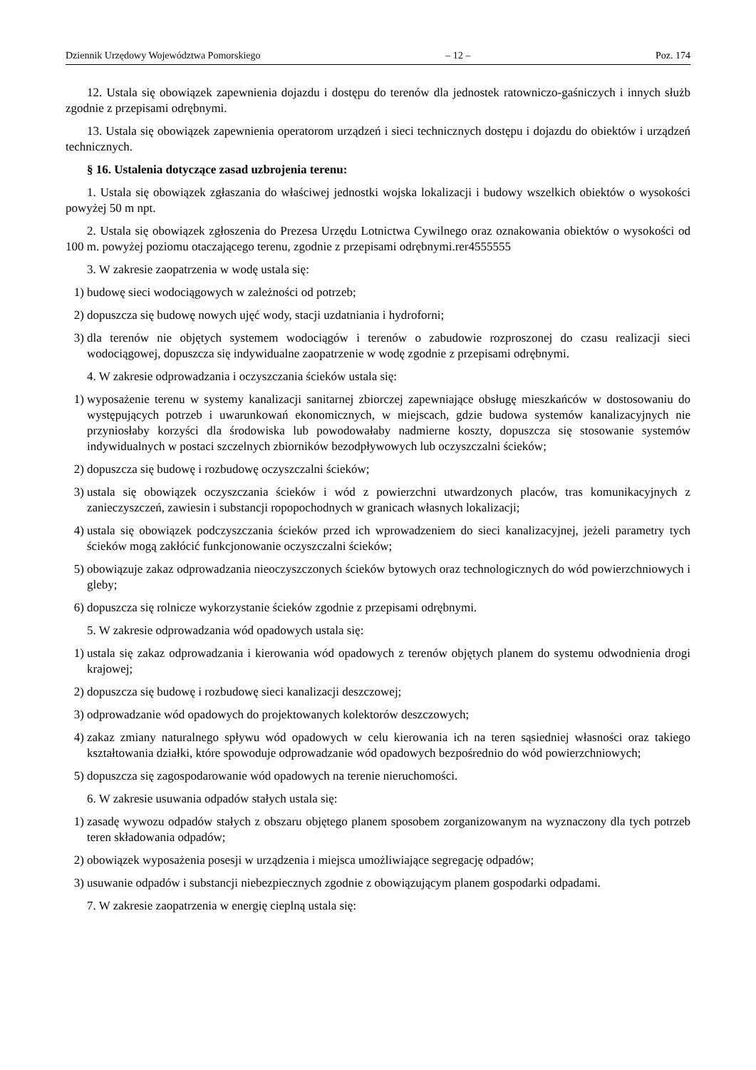Dziennik Urzędowy Województwa Pomorskiego – 12 – Poz. 174
12. Ustala się obowiązek zapewnienia dojazdu i dostępu do terenów dla jednostek ratowniczo-gaśniczych i innych służb zgodnie z przepisami odrębnymi.
13. Ustala się obowiązek zapewnienia operatorom urządzeń i sieci technicznych dostępu i dojazdu do obiektów i urządzeń technicznych.
§ 16. Ustalenia dotyczące zasad uzbrojenia terenu:
1. Ustala się obowiązek zgłaszania do właściwej jednostki wojska lokalizacji i budowy wszelkich obiektów o wysokości powyżej 50 m npt.
2. Ustala się obowiązek zgłoszenia do Prezesa Urzędu Lotnictwa Cywilnego oraz oznakowania obiektów o wysokości od 100 m. powyżej poziomu otaczającego terenu, zgodnie z przepisami odrębnymi.rer4555555
3. W zakresie zaopatrzenia w wodę ustala się:
1) budowę sieci wodociągowych w zależności od potrzeb;
2) dopuszcza się budowę nowych ujęć wody, stacji uzdatniania i hydroforni;
3) dla terenów nie objętych systemem wodociągów i terenów o zabudowie rozproszonej do czasu realizacji sieci wodociągowej, dopuszcza się indywidualne zaopatrzenie w wodę zgodnie z przepisami odrębnymi.
4. W zakresie odprowadzania i oczyszczania ścieków ustala się:
1) wyposażenie terenu w systemy kanalizacji sanitarnej zbiorczej zapewniające obsługę mieszkańców w dostosowaniu do występujących potrzeb i uwarunkowań ekonomicznych, w miejscach, gdzie budowa systemów kanalizacyjnych nie przyniosłaby korzyści dla środowiska lub powodowałaby nadmierne koszty, dopuszcza się stosowanie systemów indywidualnych w postaci szczelnych zbiorników bezodpływowych lub oczyszczalni ścieków;
2) dopuszcza się budowę i rozbudowę oczyszczalni ścieków;
3) ustala się obowiązek oczyszczania ścieków i wód z powierzchni utwardzonych placów, tras komunikacyjnych z zanieczyszczeń, zawiesin i substancji ropopochodnych w granicach własnych lokalizacji;
4) ustala się obowiązek podczyszczania ścieków przed ich wprowadzeniem do sieci kanalizacyjnej, jeżeli parametry tych ścieków mogą zakłócić funkcjonowanie oczyszczalni ścieków;
5) obowiązuje zakaz odprowadzania nieoczyszczonych ścieków bytowych oraz technologicznych do wód powierzchniowych i gleby;
6) dopuszcza się rolnicze wykorzystanie ścieków zgodnie z przepisami odrębnymi.
5. W zakresie odprowadzania wód opadowych ustala się:
1) ustala się zakaz odprowadzania i kierowania wód opadowych z terenów objętych planem do systemu odwodnienia drogi krajowej;
2) dopuszcza się budowę i rozbudowę sieci kanalizacji deszczowej;
3) odprowadzanie wód opadowych do projektowanych kolektorów deszczowych;
4) zakaz zmiany naturalnego spływu wód opadowych w celu kierowania ich na teren sąsiedniej własności oraz takiego kształtowania działki, które spowoduje odprowadzanie wód opadowych bezpośrednio do wód powierzchniowych;
5) dopuszcza się zagospodarowanie wód opadowych na terenie nieruchomości.
6. W zakresie usuwania odpadów stałych ustala się:
1) zasadę wywozu odpadów stałych z obszaru objętego planem sposobem zorganizowanym na wyznaczony dla tych potrzeb teren składowania odpadów;
2) obowiązek wyposażenia posesji w urządzenia i miejsca umożliwiające segregację odpadów;
3) usuwanie odpadów i substancji niebezpiecznych zgodnie z obowiązującym planem gospodarki odpadami.
7. W zakresie zaopatrzenia w energię cieplną ustala się: